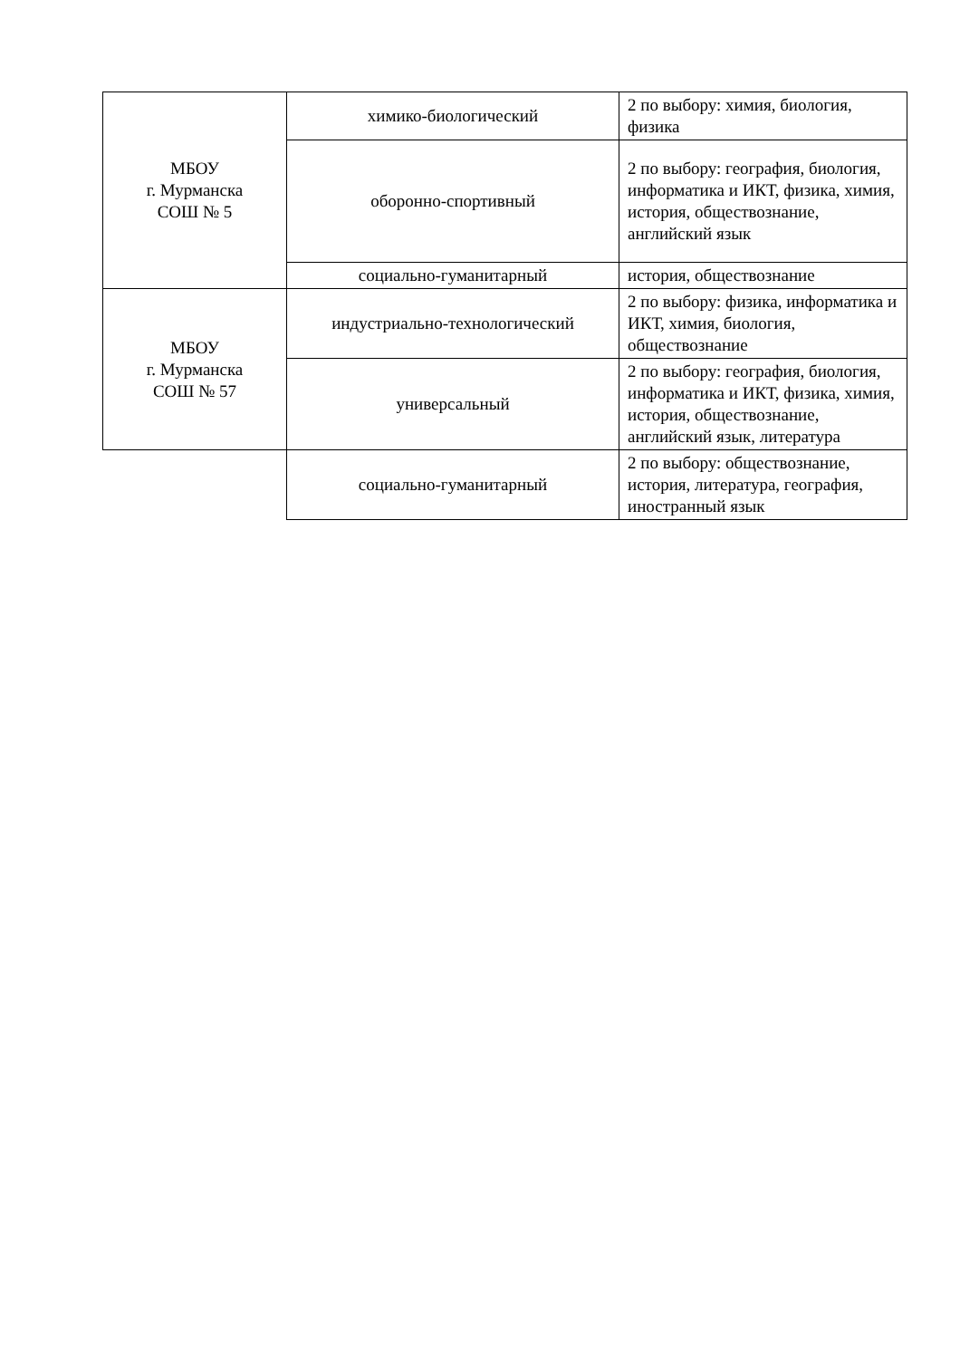| МБОУ г. Мурманска СОШ № 5 | химико-биологический | 2 по выбору: химия, биология, физика |
| | оборонно-спортивный | 2 по выбору: география, биология, информатика и ИКТ, физика, химия, история, обществознание, английский язык |
| | социально-гуманитарный | история, обществознание |
| МБОУ г. Мурманска СОШ № 57 | индустриально-технологический | 2 по выбору: физика, информатика и ИКТ, химия, биология, обществознание |
| | универсальный | 2 по выбору: география, биология, информатика и ИКТ, физика, химия, история, обществознание, английский язык, литература |
| | социально-гуманитарный | 2 по выбору: обществознание, история, литература, география, иностранный язык |